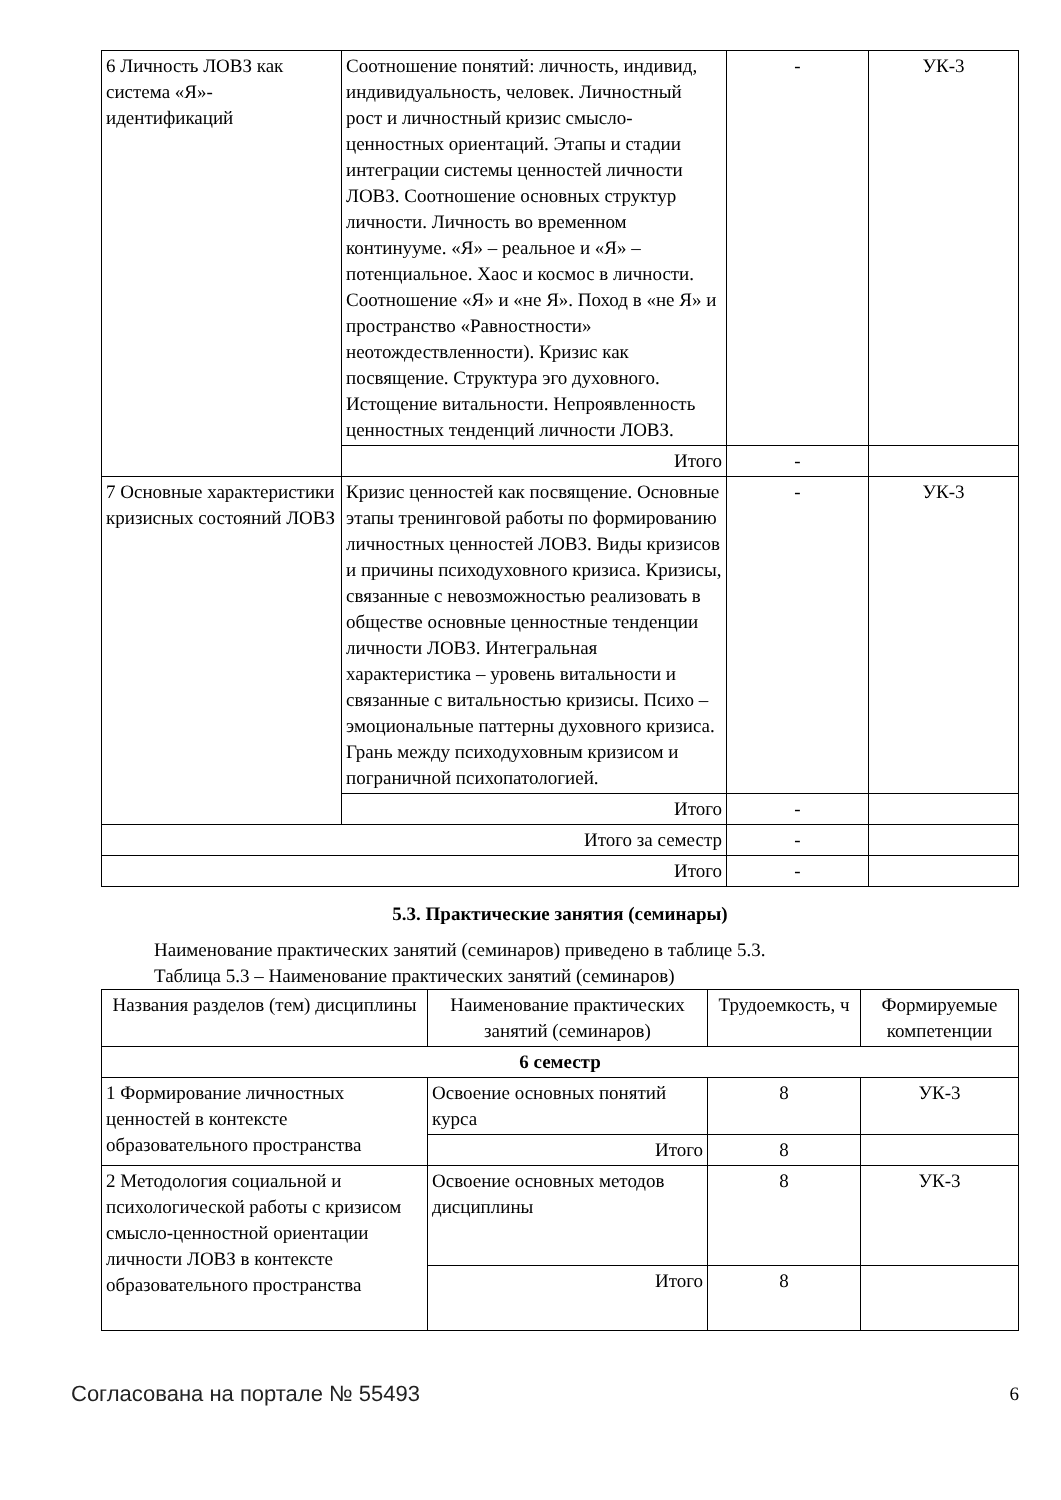| 6 Личность ЛОВЗ как система «Я»-идентификаций | Соотношение понятий: личность, индивид, индивидуальность, человек. Личностный рост и личностный кризис смысло-ценностных ориентаций. Этапы и стадии интеграции системы ценностей личности ЛОВЗ. Соотношение основных структур личности. Личность во временном континууме. «Я» – реальное и «Я» – потенциальное. Хаос и космос в личности. Соотношение «Я» и «не Я». Поход в «не Я» и пространство «Равностности» неотождествленности). Кризис как посвящение. Структура эго духовного. Истощение витальности. Непроявленность ценностных тенденций личности ЛОВЗ. | - | УК-3 |
| | Итого | - | |
| 7 Основные характеристики кризисных состояний ЛОВЗ | Кризис ценностей как посвящение. Основные этапы тренинговой работы по формированию личностных ценностей ЛОВЗ. Виды кризисов и причины психодуховного кризиса. Кризисы, связанные с невозможностью реализовать в обществе основные ценностные тенденции личности ЛОВЗ. Интегральная характеристика – уровень витальности и связанные с витальностью кризисы. Психо – эмоциональные паттерны духовного кризиса. Грань между психодуховным кризисом и пограничной психопатологией. | - | УК-3 |
| | Итого | - | |
| Итого за семестр | | - | |
| Итого | | - | |
5.3. Практические занятия (семинары)
Наименование практических занятий (семинаров) приведено в таблице 5.3.
Таблица 5.3 – Наименование практических занятий (семинаров)
| Названия разделов (тем) дисциплины | Наименование практических занятий (семинаров) | Трудоемкость, ч | Формируемые компетенции |
| --- | --- | --- | --- |
| 6 семестр | | | |
| 1 Формирование личностных ценностей в контексте образовательного пространства | Освоение основных понятий курса | 8 | УК-3 |
| | Итого | 8 | |
| 2 Методология социальной и психологической работы с кризисом смысло-ценностной ориентации личности ЛОВЗ в контексте образовательного пространства | Освоение основных методов дисциплины | 8 | УК-3 |
| | Итого | 8 | |
Согласована на портале № 55493 6